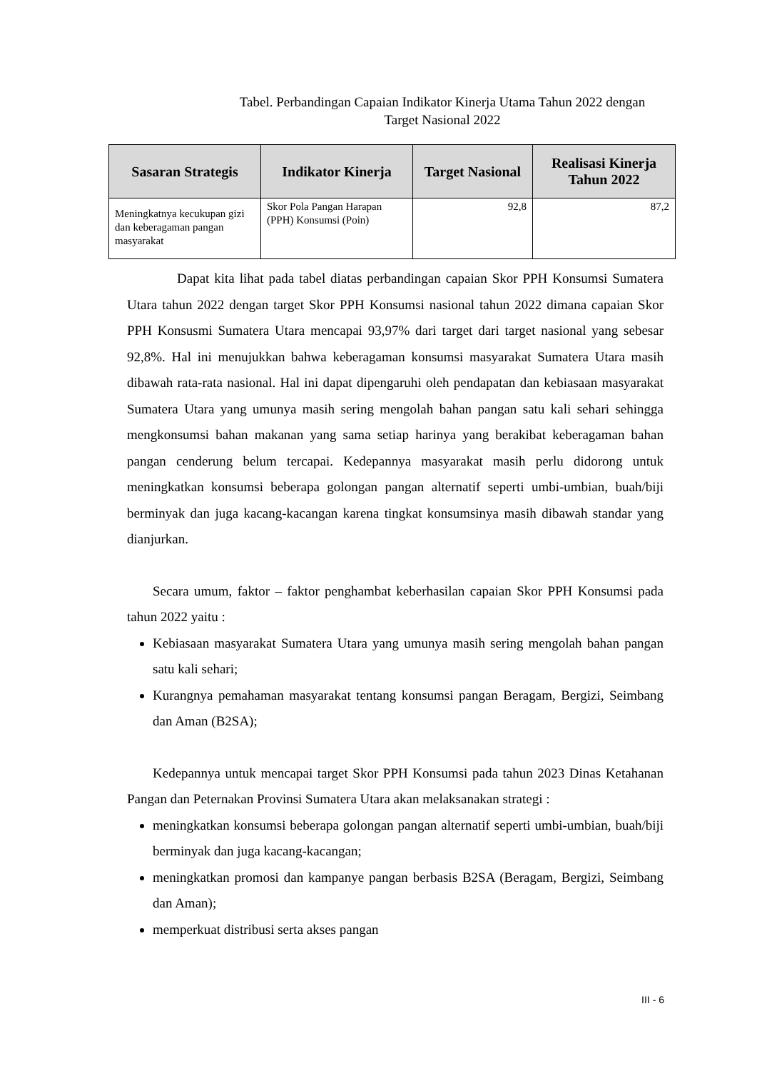Tabel. Perbandingan Capaian Indikator Kinerja Utama Tahun 2022 dengan
Target Nasional 2022
| Sasaran Strategis | Indikator Kinerja | Target Nasional | Realisasi Kinerja Tahun 2022 |
| --- | --- | --- | --- |
| Meningkatnya kecukupan gizi dan keberagaman pangan masyarakat | Skor Pola Pangan Harapan (PPH) Konsumsi (Poin) | 92,8 | 87,2 |
Dapat kita lihat pada tabel diatas perbandingan capaian Skor PPH Konsumsi Sumatera Utara tahun 2022 dengan target Skor PPH Konsumsi nasional tahun 2022 dimana capaian Skor PPH Konsusmi Sumatera Utara mencapai 93,97% dari target dari target nasional yang sebesar 92,8%. Hal ini menujukkan bahwa keberagaman konsumsi masyarakat Sumatera Utara masih dibawah rata-rata nasional. Hal ini dapat dipengaruhi oleh pendapatan dan kebiasaan masyarakat Sumatera Utara yang umunya masih sering mengolah bahan pangan satu kali sehari sehingga mengkonsumsi bahan makanan yang sama setiap harinya yang berakibat keberagaman bahan pangan cenderung belum tercapai. Kedepannya masyarakat masih perlu didorong untuk meningkatkan konsumsi beberapa golongan pangan alternatif seperti umbi-umbian, buah/biji berminyak dan juga kacang-kacangan karena tingkat konsumsinya masih dibawah standar yang dianjurkan.
Secara umum, faktor – faktor penghambat keberhasilan capaian Skor PPH Konsumsi pada tahun 2022 yaitu :
Kebiasaan masyarakat Sumatera Utara yang umunya masih sering mengolah bahan pangan satu kali sehari;
Kurangnya pemahaman masyarakat tentang konsumsi pangan Beragam, Bergizi, Seimbang dan Aman (B2SA);
Kedepannya untuk mencapai target Skor PPH Konsumsi pada tahun 2023 Dinas Ketahanan Pangan dan Peternakan Provinsi Sumatera Utara akan melaksanakan strategi :
meningkatkan konsumsi beberapa golongan pangan alternatif seperti umbi-umbian, buah/biji berminyak dan juga kacang-kacangan;
meningkatkan promosi dan kampanye pangan berbasis B2SA (Beragam, Bergizi, Seimbang dan Aman);
memperkuat distribusi serta akses pangan
III - 6